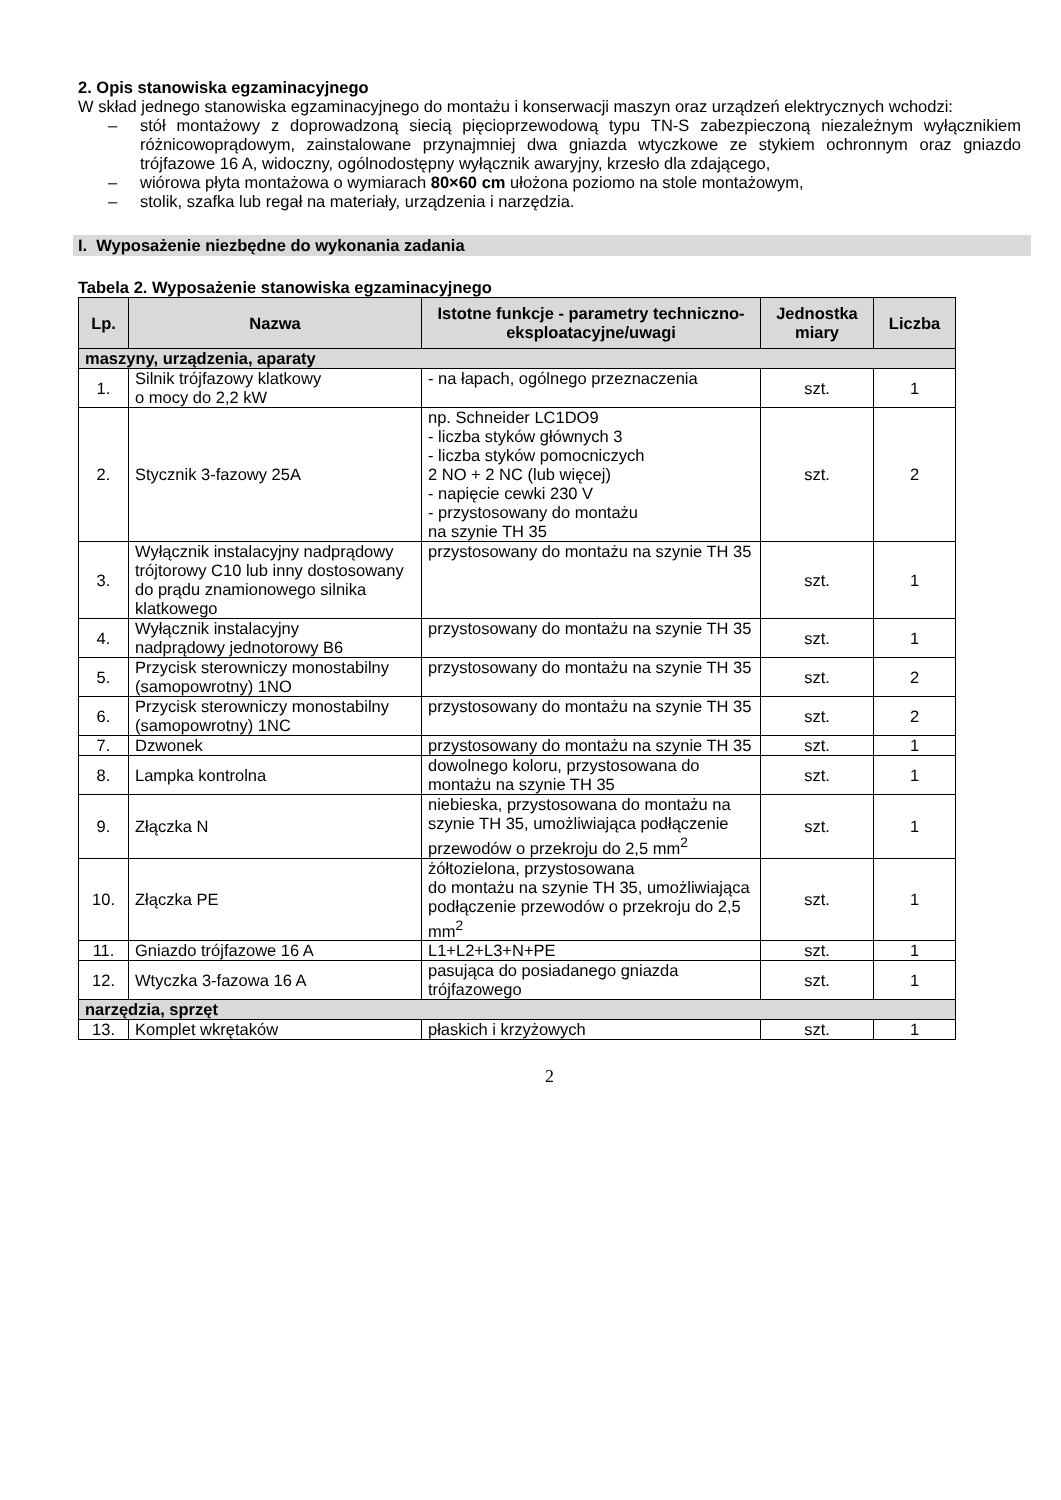2. Opis stanowiska egzaminacyjnego
W skład jednego stanowiska egzaminacyjnego do montażu i konserwacji maszyn oraz urządzeń elektrycznych wchodzi:
– stół montażowy z doprowadzoną siecią pięcioprzewodową typu TN-S zabezpieczoną niezależnym wyłącznikiem różnicowoprądowym, zainstalowane przynajmniej dwa gniazda wtyczkowe ze stykiem ochronnym oraz gniazdo trójfazowe 16 A, widoczny, ogólnodostępny wyłącznik awaryjny, krzesło dla zdającego,
– wiórowa płyta montażowa o wymiarach 80×60 cm ułożona poziomo na stole montażowym,
– stolik, szafka lub regał na materiały, urządzenia i narzędzia.
I. Wyposażenie niezbędne do wykonania zadania
Tabela 2. Wyposażenie stanowiska egzaminacyjnego
| Lp. | Nazwa | Istotne funkcje - parametry techniczno-eksploatacyjne/uwagi | Jednostka miary | Liczba |
| --- | --- | --- | --- | --- |
| maszyny, urządzenia, aparaty | | | | |
| 1. | Silnik trójfazowy klatkowy o mocy do 2,2 kW | - na łapach, ogólnego przeznaczenia | szt. | 1 |
| 2. | Stycznik 3-fazowy 25A | np. Schneider LC1DO9 - liczba styków głównych 3 - liczba styków pomocniczych 2 NO + 2 NC (lub więcej) - napięcie cewki 230 V - przystosowany do montażu na szynie TH 35 | szt. | 2 |
| 3. | Wyłącznik instalacyjny nadprądowy trójtorowy C10 lub inny dostosowany do prądu znamionowego silnika klatkowego | przystosowany do montażu na szynie TH 35 | szt. | 1 |
| 4. | Wyłącznik instalacyjny nadprądowy jednotorowy B6 | przystosowany do montażu na szynie TH 35 | szt. | 1 |
| 5. | Przycisk sterowniczy monostabilny (samopowrotny) 1NO | przystosowany do montażu na szynie TH 35 | szt. | 2 |
| 6. | Przycisk sterowniczy monostabilny (samopowrotny) 1NC | przystosowany do montażu na szynie TH 35 | szt. | 2 |
| 7. | Dzwonek | przystosowany do montażu na szynie TH 35 | szt. | 1 |
| 8. | Lampka kontrolna | dowolnego koloru, przystosowana do montażu na szynie TH 35 | szt. | 1 |
| 9. | Złączka N | niebieska, przystosowana do montażu na szynie TH 35, umożliwiająca podłączenie przewodów o przekroju do 2,5 mm<sup>2</sup> | szt. | 1 |
| 10. | Złączka PE | żółtozielona, przystosowana do montażu na szynie TH 35, umożliwiająca podłączenie przewodów o przekroju do 2,5 mm<sup>2</sup> | szt. | 1 |
| 11. | Gniazdo trójfazowe 16 A | L1+L2+L3+N+PE | szt. | 1 |
| 12. | Wtyczka 3-fazowa 16 A | pasująca do posiadanego gniazda trójfazowego | szt. | 1 |
| narzędzia, sprzęt | | | | |
| 13. | Komplet wkrętaków | płaskich i krzyżowych | szt. | 1 |
2